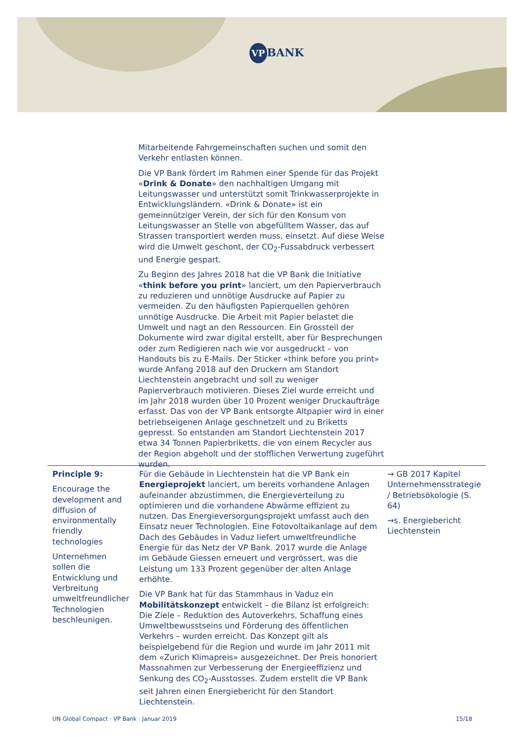VP BANK
Mitarbeitende Fahrgemeinschaften suchen und somit den Verkehr entlasten können.
Die VP Bank fördert im Rahmen einer Spende für das Projekt «Drink & Donate» den nachhaltigen Umgang mit Leitungswasser und unterstützt somit Trinkwasserprojekte in Entwicklungsländern. «Drink & Donate» ist ein gemeinnütziger Verein, der sich für den Konsum von Leitungswasser an Stelle von abgefülltem Wasser, das auf Strassen transportiert werden muss, einsetzt. Auf diese Weise wird die Umwelt geschont, der CO<sub>2</sub>-Fussabdruck verbessert und Energie gespart.
Zu Beginn des Jahres 2018 hat die VP Bank die Initiative «think before you print» lanciert, um den Papierverbrauch zu reduzieren und unnötige Ausdrucke auf Papier zu vermeiden. Zu den häufigsten Papierquellen gehören unnötige Ausdrucke. Die Arbeit mit Papier belastet die Umwelt und nagt an den Ressourcen. Ein Grossteil der Dokumente wird zwar digital erstellt, aber für Besprechungen oder zum Redigieren nach wie vor ausgedruckt – von Handouts bis zu E-Mails. Der Sticker «think before you print» wurde Anfang 2018 auf den Druckern am Standort Liechtenstein angebracht und soll zu weniger Papierverbrauch motivieren. Dieses Ziel wurde erreicht und im Jahr 2018 wurden über 10 Prozent weniger Druckaufträge erfasst. Das von der VP Bank entsorgte Altpapier wird in einer betriebseigenen Anlage geschnetzelt und zu Briketts gepresst. So entstanden am Standort Liechtenstein 2017 etwa 34 Tonnen Papierbriketts, die von einem Recycler aus der Region abgeholt und der stofflichen Verwertung zugeführt wurden.
| Principle 9: Encourage the development and diffusion of environmentally friendly technologies Unternehmen sollen die Entwicklung und Verbreitung umweltfreundlicher Technologien beschleunigen. | Für die Gebäude in Liechtenstein hat die VP Bank ein Energieprojekt lanciert, um bereits vorhandene Anlagen aufeinander abzustimmen, die Energieverteilung zu optimieren und die vorhandene Abwärme effizient zu nutzen. Das Energieversorgungsprojekt umfasst auch den Einsatz neuer Technologien. Eine Fotovoltaikanlage auf dem Dach des Gebäudes in Vaduz liefert umweltfreundliche Energie für das Netz der VP Bank. 2017 wurde die Anlage im Gebäude Giessen erneuert und vergrössert, was die Leistung um 133 Prozent gegenüber der alten Anlage erhöhte. Die VP Bank hat für das Stammhaus in Vaduz ein Mobilitätskonzept entwickelt – die Bilanz ist erfolgreich: Die Ziele – Reduktion des Autoverkehrs, Schaffung eines Umweltbewusstseins und Förderung des öffentlichen Verkehrs – wurden erreicht. Das Konzept gilt als beispielgebend für die Region und wurde im Jahr 2011 mit dem «Zurich Klimapreis» ausgezeichnet. Der Preis honoriert Massnahmen zur Verbesserung der Energieeffizienz und Senkung des CO<sub>2</sub>-Ausstosses. Zudem erstellt die VP Bank seit Jahren einen Energiebericht für den Standort Liechtenstein. | → GB 2017 Kapitel Unternehmensstrategie / Betriebsökologie (S. 64) →s. Energiebericht Liechtenstein |
UN Global Compact · VP Bank · Januar 2019
15/18